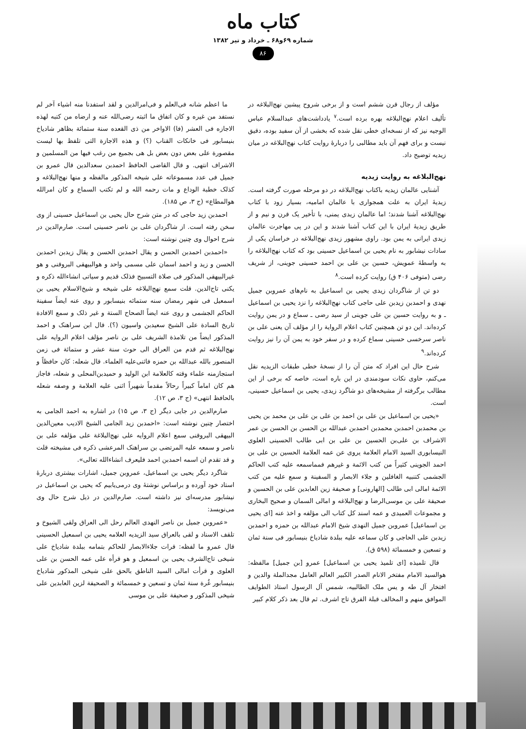کتاب ماه
شماره ۶۹و۶۸ ـ خرداد و تیر ۱۳۸۲
۸۶
مؤلف از رجال قرن ششم است و از برخی شروح پیشین نهج‌البلاغه در تألیف اعلام نهج‌البلاغه بهره برده است.<sup>۷</sup> یادداشت‌های عبدالسلام عباس الوجیه نیز که از نسخه‌ای خطی نقل شده که بخشی از آن سفید بوده، دقیق نیست و برای فهم آن باید مطالبی را دربارهٔ روایت کتاب نهج‌البلاغه در میان زیدیه توضیح داد.
نهج‌البلاغه به روایت زیدیه
آشنایی عالمان زیدیه باکتاب نهج‌البلاغه در دو مرحله صورت گرفته است. زیدیهٔ ایران به علت همجواری با عالمان امامیه، بسیار زود با کتاب نهج‌البلاغه آشنا شدند؛ اما عالمان زیدی یمنی، با تأخیر یک قرن و نیم و از طریق زیدیهٔ ایران با این کتاب آشنا شدند و این در پی مهاجرت عالمان زیدی ایرانی به یمن بود. راوی مشهور زیدی نهج‌البلاغه در خراسان یکی از سادات نیشابور به نام یحیی بن اسماعیل حسینی بود که کتاب نهج‌البلاغه را به واسطهٔ عمویش، حسین بن علی بن احمد حسینی جوینی، از شریف رضی (متوفی ۴۰۶ ق) روایت کرده است.<sup>۸</sup>
دو تن از شاگردان زیدی یحیی بن اسماعیل به نام‌های عمروبن جمیل نهدی و احمدبن زیدبن علی حاجی کتاب نهج‌البلاغه را نزد یحیی بن اسماعیل ـ و به روایت حسین بن علی جوینی از سید رضی ـ سماع و در یمن روایت کرده‌اند. این دو تن همچنین کتاب اعلام الروایة را از مؤلف آن یعنی علی بن ناصر سرخسی حسینی سماع کرده و در سفر خود به یمن آن را نیز روایت کرده‌اند.<sup>۹</sup>
شرح حال این افراد که متن آن را از نسخهٔ خطی طبقات الزیدیه نقل می‌کنم، حاوی نکات سودمندی در این باره است، خاصه که برخی از این مطالب برگرفته از مشیخه‌های دو شاگرد زیدی، یحیی بن اسماعیل حسینی، است.
«یحیی بن اسماعیل بن علی بن احمد بن علی بن علی بن محمد بن یحیی بن محمدبن احمدبن محمدبن احمدبن عبدالله بن الحسن بن الحسن بن عمر الاشراف بن علی‌بن الحسین بن علی بن ابی طالب الحسینی العلوی النیسابوری السید الامام العلامة یروی عن عمه العلامة الحسین بن علی بن احمد الجوینی کثیراً من کتب الائمة و غیرهم فمماسمعه علیه کتب الحاکم الجشمی کتنبیه الغافلین و جلاء الابصار و السفینة و سمع علیه من کتب الائمة امالی ابی طالب [الهارونی] و صحیفة زین العابدین علی بن الحسین و صحیفة علی بن موسی‌الرضا و نهج‌البلاغه و امالی السمان و صحیح البخاری و مجموعات العمیدی و عمه اسند کل کتاب الی مؤلفه و اخذ عنه [ای یحیی بن اسماعیل] عمروبن جمیل النهدی شیخ الامام عبدالله بن حمزه و احمدبن زیدبن علی الحاجی و کان سماعه علیه ببلدة شادیاخ بنیسابور فی سنة ثمان و تسعین و خمسمائة (۵۹۸ ق).
قال تلمیذه [ای تلمیذ یحیی بن اسماعیل] عمرو [بن جمیل] مالفظه: هوالسید الامام مفتخر الانام الصدر الکبیر العالم العامل مجدالملة والدین و افتخار آل طه و یس ملک الطالبیه، شمس آل الرسول استاذ الطوایف الموافق منهم و المخالف قبلة الفرق تاج اشرف. ثم قال بعد ذکر کلام کبیر
ما اعظم شانه فی‌العلم و فی‌امرالدین و لقد استفدنا منه اشیاء آخر لم نستفد من غیره و کان اتفاق ما اثبته رضی‌الله عنه و ارضاه من کتبه لهذه الاجازه فی العشر (فا) الاواخر من ذی القعده سنة ستمائة بظاهر شادیاخ بنیسابور فی خانکات القناب (؟) و هذه الاجازة التی تلفظ بها لیست مقصورة علی بعض دون بعض بل هی بجمیع من رغب فیها من المسلمین و الاشراف انتهی. و قال القاضی الحافظ احمدبن سعدالدین قال عمرو بن جمیل فی عدد مسموعاته علی شیخه المذکور مالفظه و منها نهج‌البلاغه و کذلک خطبة الوداع و مات رحمه الله و لم تکتب السماع و کان امرالله هوالمطاع» (ج ۳، ص ۱۸۵).
احمدبن زید حاجی که در متن شرح حال یحیی بن اسماعیل حسینی از وی سخن رفته است. از شاگردان علی بن ناصر حسینی است. صارم‌الدین در شرح احوال وی چنین نوشته است:
«احمدبن احمدبن الحسن و یقال احمدبن الحسن و یقال زیدبن احمدبن الحسن و زید و احمد اسمان علی مسمی واحد و هوالبیهقی البروقنی و هو غیرالبیهقی المذکور فی صلاة التسبیح فذلک قدیم و سیاتی انشاءالله ذکره و یکنی تاج‌الدین. قلت سمع نهج‌البلاغه علی شیخه و شیخ‌الاسلام یحیی بن اسمعیل فی شهر رمضان سنه ستمائه بنیسابور و روی عنه ایضاً سفینة الحاکم الجشمی و روی عنه ایضاً الصحاح الستة و غیر ذلک و سمع الافادة تاریخ السادة علی الشیخ سعیدبن واسیون (؟). قال ابن سراهنک و احمد المذکور ایضاً من تلامذة الشریف علی بن ناصر مؤلف اعلام الروایه علی نهج‌البلاغه ثم قدم من العراق الی حوث سنة عشر و ستمائة فی زمن المنصور بالله عبدالله بن حمزه فاثنی‌علیه العلماء. قال شعله: کان حافظاً و استجازمنه علماء وقته کالعلامة ابن الولید و حمیدبن‌المحلی و شعله، فاجاز هم کان اماماً کبیراً رحالاً مقدماً شهیراً اثنی علیه العلامة و وصفه شعله بالحافظ انتهی» (ج ۳، ص ۱۲).
صارم‌الدین در جایی دیگر (ج ۳، ص ۱۵) در اشاره به احمد الجامی به اختصار چنین نوشته است: «احمدبن زید الجامی الشیخ الادیب معین‌الدین البیهقی البروقنی سمع اعلام الروایه علی نهج‌البلاغة علی مؤلفه علی بن ناصر و سمعه علیه المرتضی بن سراهنک المرعشی ذکره فی مشیخته قلت و قد تقدم ان اسمه احمدبن احمد فلیعرف انشاءالله تعالی».
شاگرد دیگر یحیی بن اسماعیل، عمروبن جمیل، اشارات بیشتری دربارهٔ استاد خود آورده و براساس نوشتهٔ وی درمی‌یابیم که یحیی بن اسماعیل در نیشابور مدرسه‌ای نیز داشته است. صارم‌الدین در ذیل شرح حال وی می‌نویسد:
«عمروبن جمیل بن ناصر النهدی العالم رحل الی العراق ولقی الشیوخ و تلقف الاسناد و لقی بالعراق سید الزیدیه العلامه یحیی بن اسمعیل الحسینی قال عمرو ما لفظه: قرات جلاءالابصار للحاکم بتمامه ببلدة شادیاخ علی شیخی تاج‌الشرف یحیی بن اسمعیل و هو قرأه علی عمه الحسن بن علی العلوی و قرأت امالی السید الناطق بالحق علی شیخی المذکور شادیاخ بنیسابور غُرة سنة ثمان و تسعین و خمسمائة و الصحیفة لزین العابدین علی شیخی المذکور و صحیفة علی بن موسی